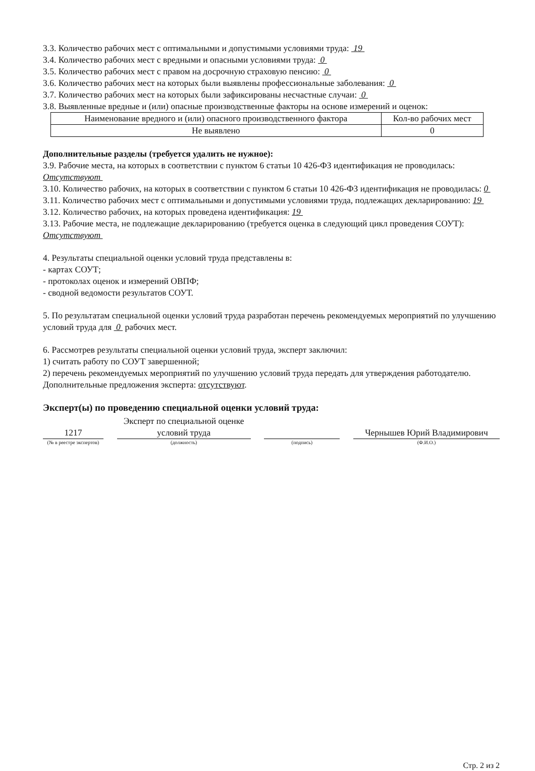3.3. Количество рабочих мест с оптимальными и допустимыми условиями труда: 19
3.4. Количество рабочих мест с вредными и опасными условиями труда: 0
3.5. Количество рабочих мест с правом на досрочную страховую пенсию: 0
3.6. Количество рабочих мест на которых были выявлены профессиональные заболевания: 0
3.7. Количество рабочих мест на которых были зафиксированы несчастные случаи: 0
3.8. Выявленные вредные и (или) опасные производственные факторы на основе измерений и оценок:
| Наименование вредного и (или) опасного производственного фактора | Кол-во рабочих мест |
| Не выявлено | 0 |
Дополнительные разделы (требуется удалить не нужное):
3.9. Рабочие места, на которых в соответствии с пунктом 6 статьи 10 426-ФЗ идентификация не проводилась:
Отсутствуют
3.10. Количество рабочих, на которых в соответствии с пунктом 6 статьи 10 426-ФЗ идентификация не проводилась: 0
3.11. Количество рабочих мест с оптимальными и допустимыми условиями труда, подлежащих декларированию: 19
3.12. Количество рабочих, на которых проведена идентификация: 19
3.13. Рабочие места, не подлежащие декларированию (требуется оценка в следующий цикл проведения СОУТ):
Отсутствуют
4. Результаты специальной оценки условий труда представлены в:
- картах СОУТ;
- протоколах оценок и измерений ОВПФ;
- сводной ведомости результатов СОУТ.
5. По результатам специальной оценки условий труда разработан перечень рекомендуемых мероприятий по улучшению условий труда для 0 рабочих мест.
6. Рассмотрев результаты специальной оценки условий труда, эксперт заключил:
1) считать работу по СОУТ завершенной;
2) перечень рекомендуемых мероприятий по улучшению условий труда передать для утверждения работодателю.
Дополнительные предложения эксперта: отсутствуют.
Эксперт(ы) по проведению специальной оценки условий труда:
1217
Эксперт по специальной оценке условий труда
Чернышев Юрий Владимирович
(№ в реестре экспертов) (должность) (подпись) (Ф.И.О.)
Стр. 2 из 2